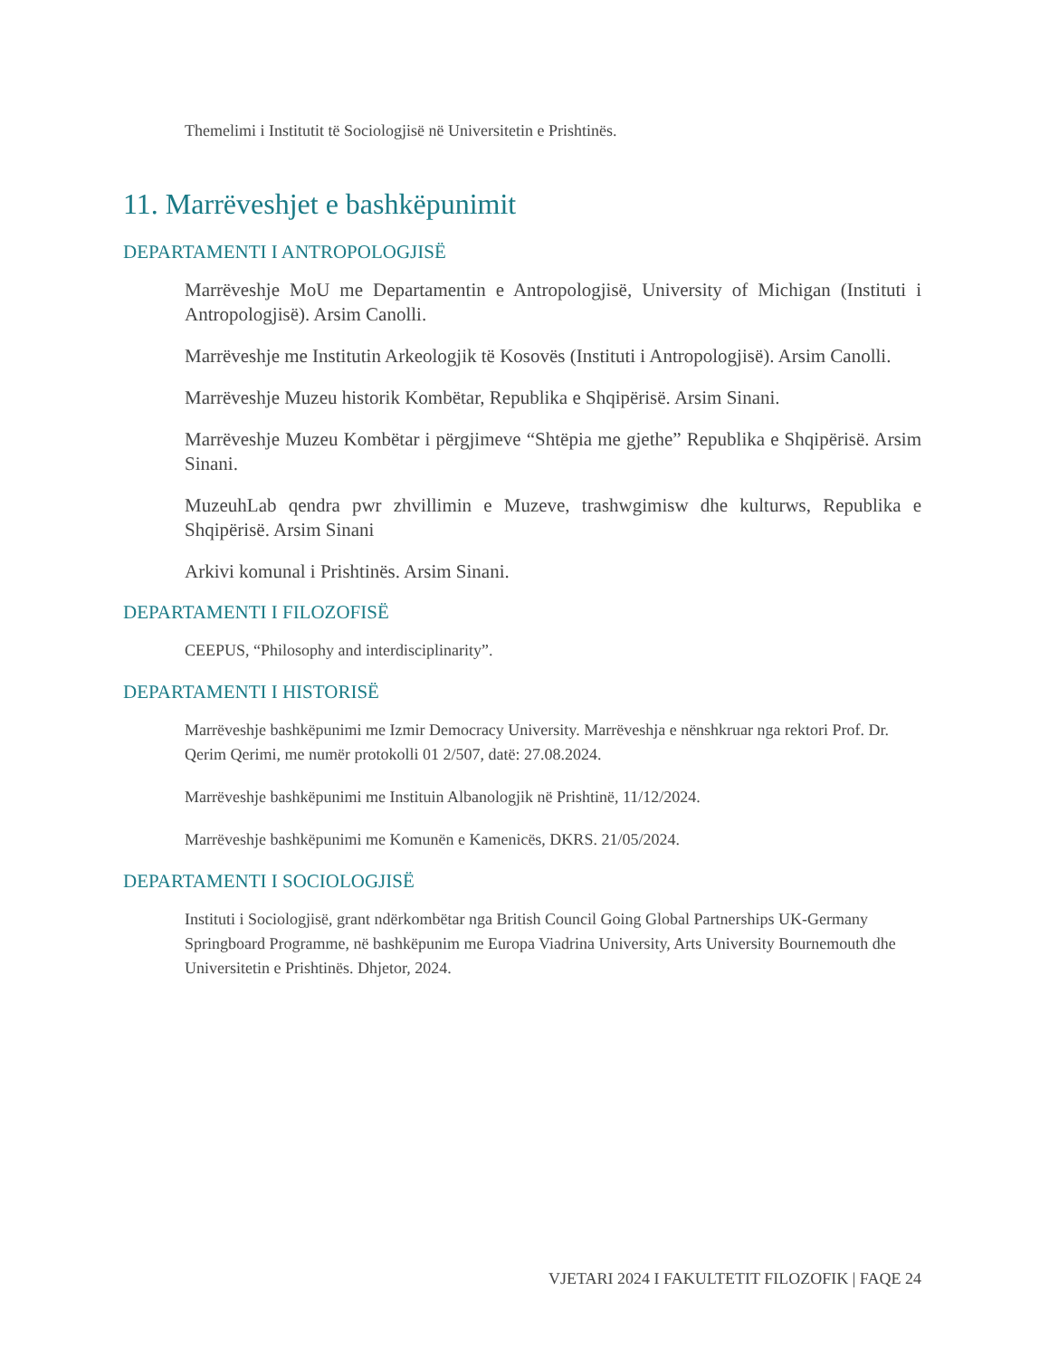Themelimi i Institutit të Sociologjisë në Universitetin e Prishtinës.
11. Marrëveshjet e bashkëpunimit
DEPARTAMENTI I ANTROPOLOGJISË
Marrëveshje MoU me Departamentin e Antropologjisë, University of Michigan (Instituti i Antropologjisë). Arsim Canolli.
Marrëveshje me Institutin Arkeologjik të Kosovës (Instituti i Antropologjisë). Arsim Canolli.
Marrëveshje Muzeu historik Kombëtar, Republika e Shqipërisë. Arsim Sinani.
Marrëveshje Muzeu Kombëtar i përgjimeve “Shtëpia me gjethe” Republika e Shqipërisë. Arsim Sinani.
MuzeuhLab qendra pwr zhvillimin e Muzeve, trashwgimisw dhe kulturws, Republika e Shqipërisë. Arsim Sinani
Arkivi komunal i Prishtinës. Arsim Sinani.
DEPARTAMENTI I FILOZOFISË
CEEPUS, “Philosophy and interdisciplinarity”.
DEPARTAMENTI I HISTORISË
Marrëveshje bashkëpunimi me Izmir Democracy University. Marrëveshja e nënshkruar nga rektori Prof. Dr. Qerim Qerimi, me numër protokolli 01 2/507, datë: 27.08.2024.
Marrëveshje bashkëpunimi me Instituin Albanologjik në Prishtinë, 11/12/2024.
Marrëveshje bashkëpunimi me Komunën e Kamenicës, DKRS. 21/05/2024.
DEPARTAMENTI I SOCIOLOGJISË
Instituti i Sociologjisë, grant ndërkombëtar nga British Council Going Global Partnerships UK-Germany Springboard Programme, në bashkëpunim me Europa Viadrina University, Arts University Bournemouth dhe Universitetin e Prishtinës. Dhjetor, 2024.
VJETARI 2024 I FAKULTETIT FILOZOFIK | FAQE 24